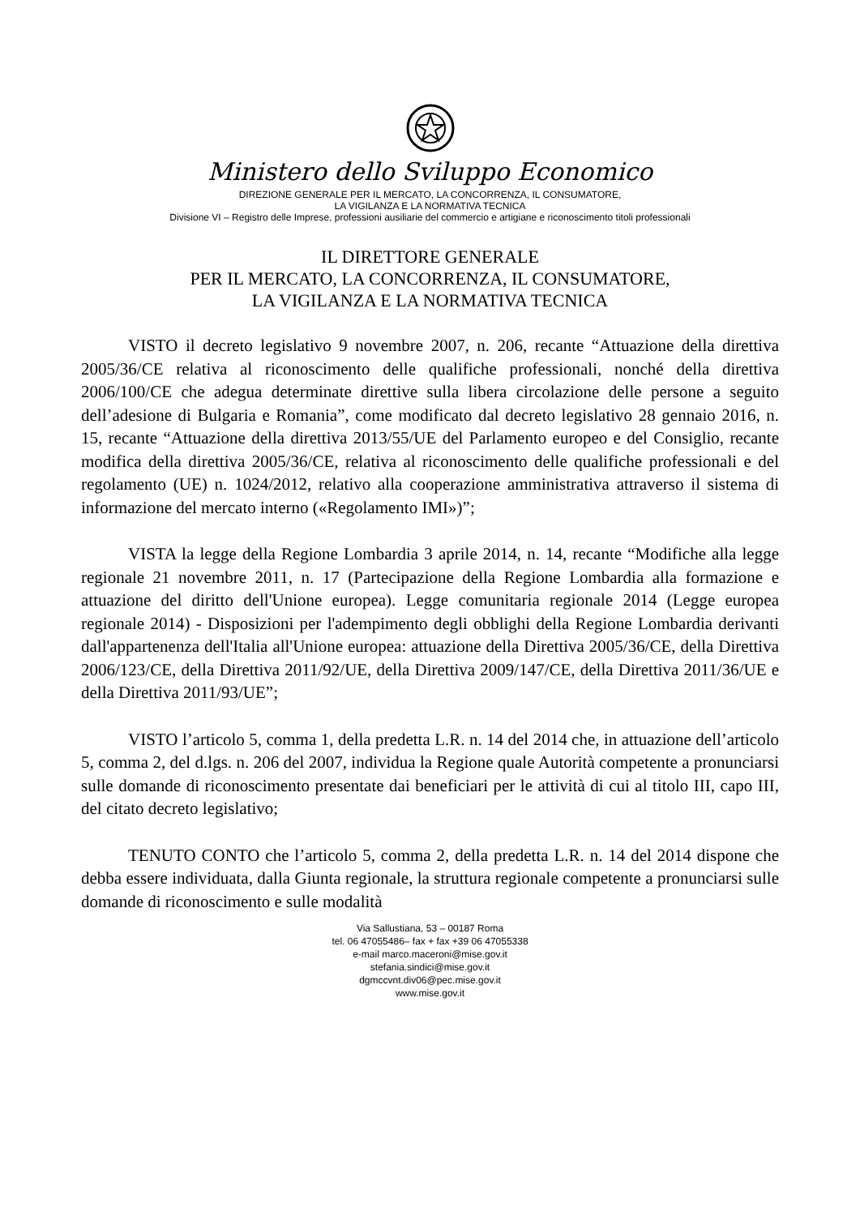Ministero dello Sviluppo Economico
DIREZIONE GENERALE PER IL MERCATO, LA CONCORRENZA, IL CONSUMATORE,
LA VIGILANZA E LA NORMATIVA TECNICA
Divisione VI – Registro delle Imprese, professioni ausiliarie del commercio e artigiane e riconoscimento titoli professionali
IL DIRETTORE GENERALE
PER IL MERCATO, LA CONCORRENZA, IL CONSUMATORE,
LA VIGILANZA E LA NORMATIVA TECNICA
VISTO il decreto legislativo 9 novembre 2007, n. 206, recante “Attuazione della direttiva 2005/36/CE relativa al riconoscimento delle qualifiche professionali, nonché della direttiva 2006/100/CE che adegua determinate direttive sulla libera circolazione delle persone a seguito dell’adesione di Bulgaria e Romania”, come modificato dal decreto legislativo 28 gennaio 2016, n. 15, recante “Attuazione della direttiva 2013/55/UE del Parlamento europeo e del Consiglio, recante modifica della direttiva 2005/36/CE, relativa al riconoscimento delle qualifiche professionali e del regolamento (UE) n. 1024/2012, relativo alla cooperazione amministrativa attraverso il sistema di informazione del mercato interno («Regolamento IMI»)”;
VISTA la legge della Regione Lombardia 3 aprile 2014, n. 14, recante “Modifiche alla legge regionale 21 novembre 2011, n. 17 (Partecipazione della Regione Lombardia alla formazione e attuazione del diritto dell'Unione europea). Legge comunitaria regionale 2014 (Legge europea regionale 2014) - Disposizioni per l'adempimento degli obblighi della Regione Lombardia derivanti dall'appartenenza dell'Italia all'Unione europea: attuazione della Direttiva 2005/36/CE, della Direttiva 2006/123/CE, della Direttiva 2011/92/UE, della Direttiva 2009/147/CE, della Direttiva 2011/36/UE e della Direttiva 2011/93/UE”;
VISTO l’articolo 5, comma 1, della predetta L.R. n. 14 del 2014 che, in attuazione dell’articolo 5, comma 2, del d.lgs. n. 206 del 2007, individua la Regione quale Autorità competente a pronunciarsi sulle domande di riconoscimento presentate dai beneficiari per le attività di cui al titolo III, capo III, del citato decreto legislativo;
TENUTO CONTO che l’articolo 5, comma 2, della predetta L.R. n. 14 del 2014 dispone che debba essere individuata, dalla Giunta regionale, la struttura regionale competente a pronunciarsi sulle domande di riconoscimento e sulle modalità
Via Sallustiana, 53 – 00187 Roma
tel. 06 47055486– fax + fax +39 06 47055338
e-mail marco.maceroni@mise.gov.it
stefania.sindici@mise.gov.it
dgmccvnt.div06@pec.mise.gov.it
www.mise.gov.it